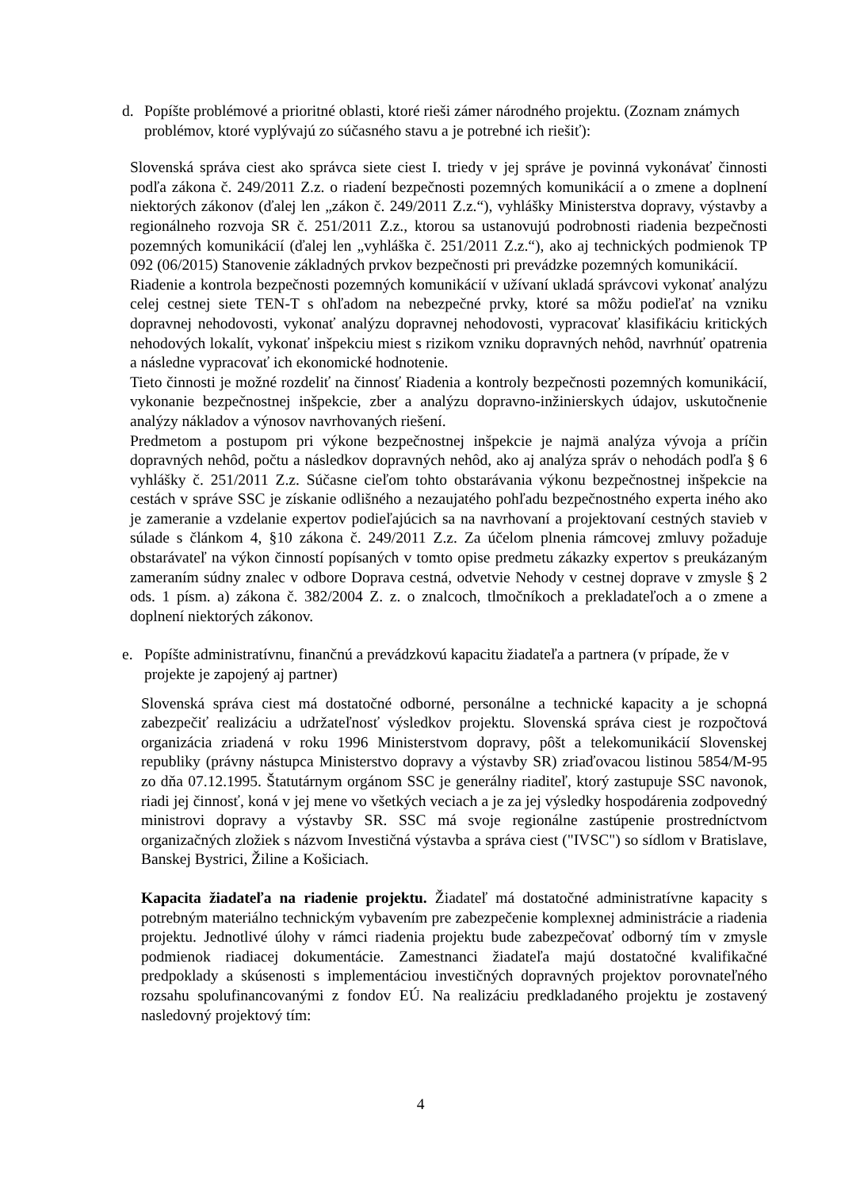d. Popíšte problémové a prioritné oblasti, ktoré rieši zámer národného projektu. (Zoznam známych problémov, ktoré vyplývajú zo súčasného stavu a je potrebné ich riešiť):
Slovenská správa ciest ako správca siete ciest I. triedy v jej správe je povinná vykonávať činnosti podľa zákona č. 249/2011 Z.z. o riadení bezpečnosti pozemných komunikácií a o zmene a doplnení niektorých zákonov (ďalej len „zákon č. 249/2011 Z.z.“), vyhlášky Ministerstva dopravy, výstavby a regionálneho rozvoja SR č. 251/2011 Z.z., ktorou sa ustanovujú podrobnosti riadenia bezpečnosti pozemných komunikácií (ďalej len „vyhláška č. 251/2011 Z.z.“), ako aj technických podmienok TP 092 (06/2015) Stanovenie základných prvkov bezpečnosti pri prevádzke pozemných komunikácií.
Riadenie a kontrola bezpečnosti pozemných komunikácií v užívaní ukladá správcovi vykonať analýzu celej cestnej siete TEN-T s ohľadom na nebezpečné prvky, ktoré sa môžu podieľať na vzniku dopravnej nehodovosti, vykonať analýzu dopravnej nehodovosti, vypracovať klasifikáciu kritických nehodových lokalít, vykonať inšpekciu miest s rizikom vzniku dopravných nehôd, navrhnúť opatrenia a následne vypracovať ich ekonomické hodnotenie.
Tieto činnosti je možné rozdeliť na činnosť Riadenia a kontroly bezpečnosti pozemných komunikácií, vykonanie bezpečnostnej inšpekcie, zber a analýzu dopravno-inžinierskych údajov, uskutočnenie analýzy nákladov a výnosov navrhovaných riešení.
Predmetom a postupom pri výkone bezpečnostnej inšpekcie je najmä analýza vývoja a príčin dopravných nehôd, počtu a následkov dopravných nehôd, ako aj analýza správ o nehodách podľa § 6 vyhlášky č. 251/2011 Z.z. Súčasne cieľom tohto obstarávania výkonu bezpečnostnej inšpekcie na cestách v správe SSC je získanie odlišného a nezaujatého pohľadu bezpečnostného experta iného ako je zameranie a vzdelanie expertov podieľajúcich sa na navrhovaní a projektovaní cestných stavieb v súlade s článkom 4, §10 zákona č. 249/2011 Z.z. Za účelom plnenia rámcovej zmluvy požaduje obstarávateľ na výkon činností popísaných v tomto opise predmetu zákazky expertov s preukázaným zameraním súdny znalec v odbore Doprava cestná, odvetvie Nehody v cestnej doprave v zmysle § 2 ods. 1 písm. a) zákona č. 382/2004 Z. z. o znalcoch, tlmočníkoch a prekladateľoch a o zmene a doplnení niektorých zákonov.
e. Popíšte administratívnu, finančnú a prevádzkovú kapacitu žiadateľa a partnera (v prípade, že v projekte je zapojený aj partner)
Slovenská správa ciest má dostatočné odborné, personálne a technické kapacity a je schopná zabezpečiť realizáciu a udržateľnosť výsledkov projektu. Slovenská správa ciest je rozpočtová organizácia zriadená v roku 1996 Ministerstvom dopravy, pôšt a telekomunikácií Slovenskej republiky (právny nástupca Ministerstvo dopravy a výstavby SR) zriaďovacou listinou 5854/M-95 zo dňa 07.12.1995. Štatutárnym orgánom SSC je generálny riaditeľ, ktorý zastupuje SSC navonok, riadi jej činnosť, koná v jej mene vo všetkých veciach a je za jej výsledky hospodárenia zodpovedný ministrovi dopravy a výstavby SR. SSC má svoje regionálne zastúpenie prostredníctvom organizačných zložiek s názvom Investičná výstavba a správa ciest ("IVSC") so sídlom v Bratislave, Banskej Bystrici, Žiline a Košiciach.
Kapacita žiadateľa na riadenie projektu. Žiadateľ má dostatočné administratívne kapacity s potrebným materiálno technickým vybavením pre zabezpečenie komplexnej administrácie a riadenia projektu. Jednotlivé úlohy v rámci riadenia projektu bude zabezpečovať odborný tím v zmysle podmienok riadiacej dokumentácie. Zamestnanci žiadateľa majú dostatočné kvalifikačné predpoklady a skúsenosti s implementáciou investičných dopravných projektov porovnateľného rozsahu spolufinancovanými z fondov EÚ. Na realizáciu predkladaného projektu je zostavený nasledovný projektový tím:
4